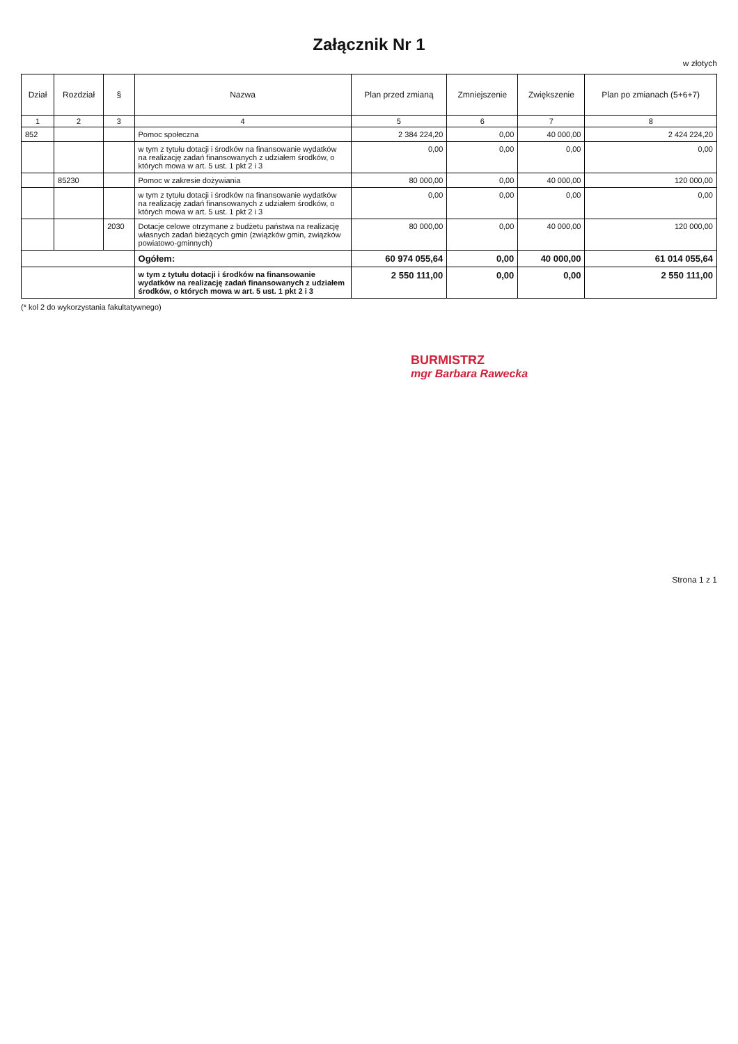Załącznik Nr 1
w złotych
| Dział | Rozdział | § | Nazwa | Plan przed zmianą | Zmniejszenie | Zwiększenie | Plan po zmianach (5+6+7) |
| --- | --- | --- | --- | --- | --- | --- | --- |
| 1 | 2 | 3 | 4 | 5 | 6 | 7 | 8 |
| 852 | | | Pomoc społeczna | 2 384 224,20 | 0,00 | 40 000,00 | 2 424 224,20 |
| | | | w tym z tytułu dotacji i środków na finansowanie wydatków na realizację zadań finansowanych z udziałem środków, o których mowa w art. 5 ust. 1 pkt 2 i 3 | 0,00 | 0,00 | 0,00 | 0,00 |
| | 85230 | | Pomoc w zakresie dożywiania | 80 000,00 | 0,00 | 40 000,00 | 120 000,00 |
| | | | w tym z tytułu dotacji i środków na finansowanie wydatków na realizację zadań finansowanych z udziałem środków, o których mowa w art. 5 ust. 1 pkt 2 i 3 | 0,00 | 0,00 | 0,00 | 0,00 |
| | | 2030 | Dotacje celowe otrzymane z budżetu państwa na realizację własnych zadań bieżących gmin (związków gmin, związków powiatowo-gminnych) | 80 000,00 | 0,00 | 40 000,00 | 120 000,00 |
| | | | Ogółem: | 60 974 055,64 | 0,00 | 40 000,00 | 61 014 055,64 |
| | | | w tym z tytułu dotacji i środków na finansowanie wydatków na realizację zadań finansowanych z udziałem środków, o których mowa w art. 5 ust. 1 pkt 2 i 3 | 2 550 111,00 | 0,00 | 0,00 | 2 550 111,00 |
(* kol 2 do wykorzystania fakultatywnego)
BURMISTRZ
mgr Barbara Rawecka
Strona 1 z 1